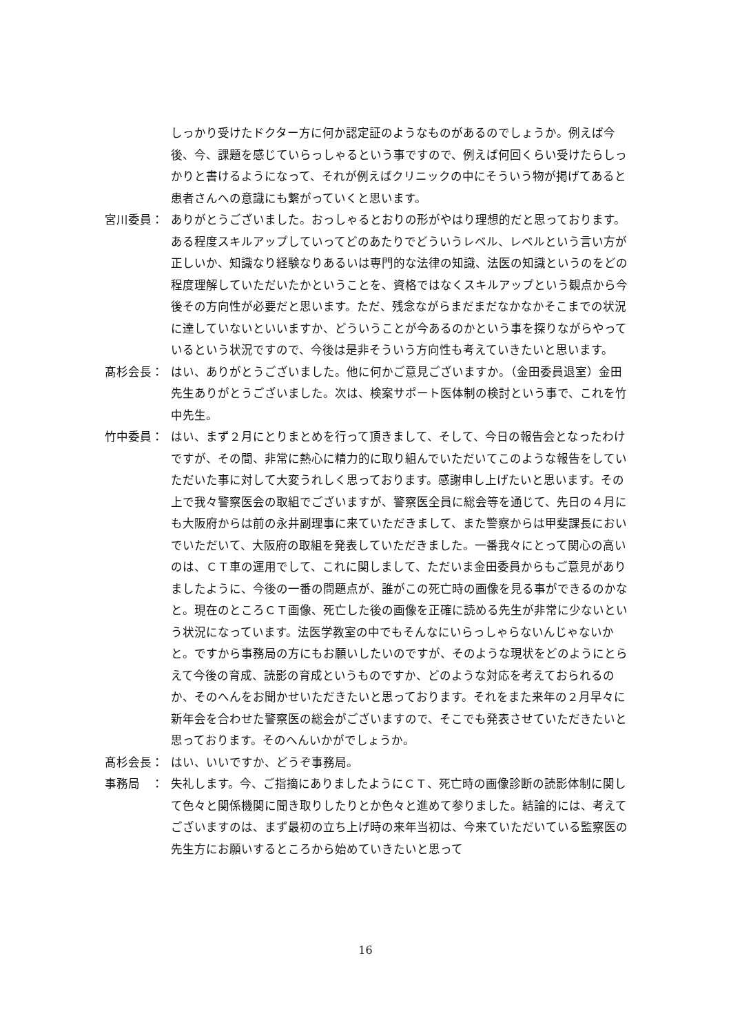しっかり受けたドクター方に何か認定証のようなものがあるのでしょうか。例えば今後、今、課題を感じていらっしゃるという事ですので、例えば何回くらい受けたらしっかりと書けるようになって、それが例えばクリニックの中にそういう物が掲げてあると患者さんへの意識にも繋がっていくと思います。
宮川委員： ありがとうございました。おっしゃるとおりの形がやはり理想的だと思っております。ある程度スキルアップしていってどのあたりでどういうレベル、レベルという言い方が正しいか、知識なり経験なりあるいは専門的な法律の知識、法医の知識というのをどの程度理解していただいたかということを、資格ではなくスキルアップという観点から今後その方向性が必要だと思います。ただ、残念ながらまだまだなかなかそこまでの状況に達していないといいますか、どういうことが今あるのかという事を探りながらやっているという状況ですので、今後は是非そういう方向性も考えていきたいと思います。
髙杉会長： はい、ありがとうございました。他に何かご意見ございますか。（金田委員退室）金田先生ありがとうございました。次は、検案サポート医体制の検討という事で、これを竹中先生。
竹中委員： はい、まず２月にとりまとめを行って頂きまして、そして、今日の報告会となったわけですが、その間、非常に熱心に精力的に取り組んでいただいてこのような報告をしていただいた事に対して大変うれしく思っております。感謝申し上げたいと思います。その上で我々警察医会の取組でございますが、警察医全員に総会等を通じて、先日の４月にも大阪府からは前の永井副理事に来ていただきまして、また警察からは甲斐課長においでいただいて、大阪府の取組を発表していただきました。一番我々にとって関心の高いのは、ＣＴ車の運用でして、これに関しまして、ただいま金田委員からもご意見がありましたように、今後の一番の問題点が、誰がこの死亡時の画像を見る事ができるのかなと。現在のところＣＴ画像、死亡した後の画像を正確に読める先生が非常に少ないという状況になっています。法医学教室の中でもそんなにいらっしゃらないんじゃないかと。ですから事務局の方にもお願いしたいのですが、そのような現状をどのようにとらえて今後の育成、読影の育成というものですか、どのような対応を考えておられるのか、そのへんをお聞かせいただきたいと思っております。それをまた来年の２月早々に新年会を合わせた警察医の総会がございますので、そこでも発表させていただきたいと思っております。そのへんいかがでしょうか。
髙杉会長： はい、いいですか、どうぞ事務局。
事務局　： 失礼します。今、ご指摘にありましたようにＣＴ、死亡時の画像診断の読影体制に関して色々と関係機関に聞き取りしたりとか色々と進めて参りました。結論的には、考えてございますのは、まず最初の立ち上げ時の来年当初は、今来ていただいている監察医の先生方にお願いするところから始めていきたいと思って
16